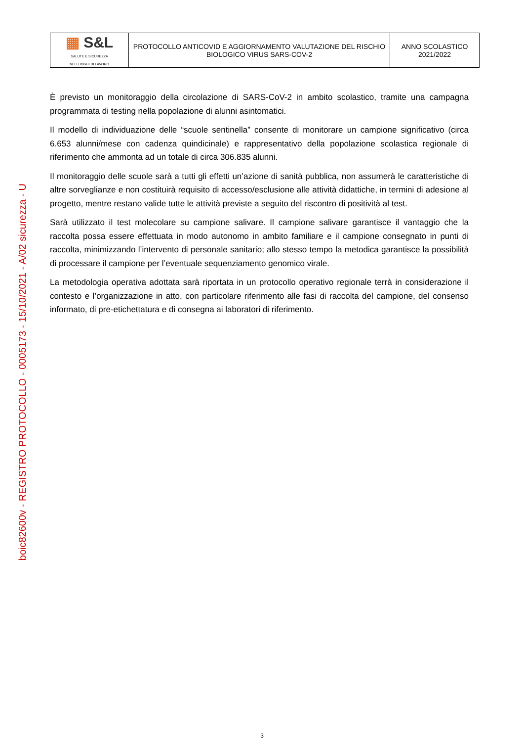boic82600v - REGISTRO PROTOCOLLO - 0005173 - 15/10/2021 - A/02 sicurezza - U
| ▦ S&L SALUTE E SICUREZZA NEI LUOGHI DI LAVORO | PROTOCOLLO ANTICOVID E AGGIORNAMENTO VALUTAZIONE DEL RISCHIO BIOLOGICO VIRUS SARS-COV-2 | ANNO SCOLASTICO 2021/2022 |
È previsto un monitoraggio della circolazione di SARS-CoV-2 in ambito scolastico, tramite una campagna programmata di testing nella popolazione di alunni asintomatici.
Il modello di individuazione delle “scuole sentinella” consente di monitorare un campione significativo (circa 6.653 alunni/mese con cadenza quindicinale) e rappresentativo della popolazione scolastica regionale di riferimento che ammonta ad un totale di circa 306.835 alunni.
Il monitoraggio delle scuole sarà a tutti gli effetti un’azione di sanità pubblica, non assumerà le caratteristiche di altre sorveglianze e non costituirà requisito di accesso/esclusione alle attività didattiche, in termini di adesione al progetto, mentre restano valide tutte le attività previste a seguito del riscontro di positività al test.
Sarà utilizzato il test molecolare su campione salivare. Il campione salivare garantisce il vantaggio che la raccolta possa essere effettuata in modo autonomo in ambito familiare e il campione consegnato in punti di raccolta, minimizzando l’intervento di personale sanitario; allo stesso tempo la metodica garantisce la possibilità di processare il campione per l’eventuale sequenziamento genomico virale.
La metodologia operativa adottata sarà riportata in un protocollo operativo regionale terrà in considerazione il contesto e l’organizzazione in atto, con particolare riferimento alle fasi di raccolta del campione, del consenso informato, di pre-etichettatura e di consegna ai laboratori di riferimento.
3